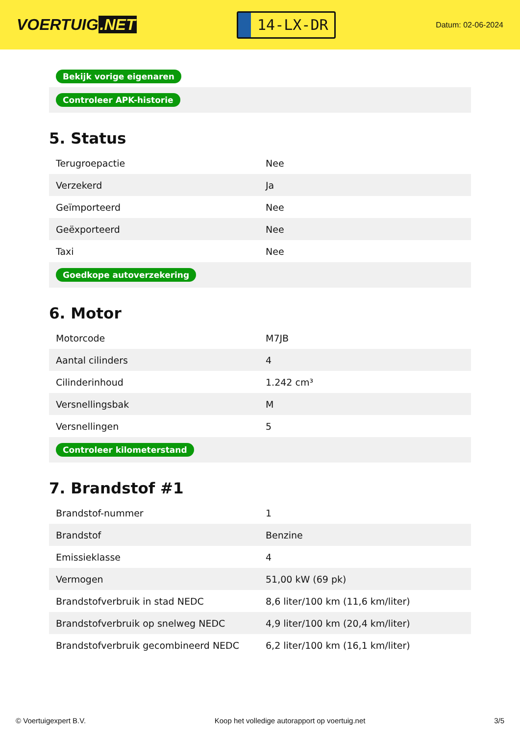VOERTUIG.NET
14-LX-DR
Datum: 02-06-2024
| Bekijk vorige eigenaren |
| Controleer APK-historie |
5. Status
| Terugroepactie | Nee |
| Verzekerd | Ja |
| Geïmporteerd | Nee |
| Geëxporteerd | Nee |
| Taxi | Nee |
| Goedkope autoverzekering | |
6. Motor
| Motorcode | M7JB |
| Aantal cilinders | 4 |
| Cilinderinhoud | 1.242 cm³ |
| Versnellingsbak | M |
| Versnellingen | 5 |
| Controleer kilometerstand | |
7. Brandstof #1
| Brandstof-nummer | 1 |
| Brandstof | Benzine |
| Emissieklasse | 4 |
| Vermogen | 51,00 kW (69 pk) |
| Brandstofverbruik in stad NEDC | 8,6 liter/100 km (11,6 km/liter) |
| Brandstofverbruik op snelweg NEDC | 4,9 liter/100 km (20,4 km/liter) |
| Brandstofverbruik gecombineerd NEDC | 6,2 liter/100 km (16,1 km/liter) |
© Voertuigexpert B.V. Koop het volledige autorapport op voertuig.net 3/5